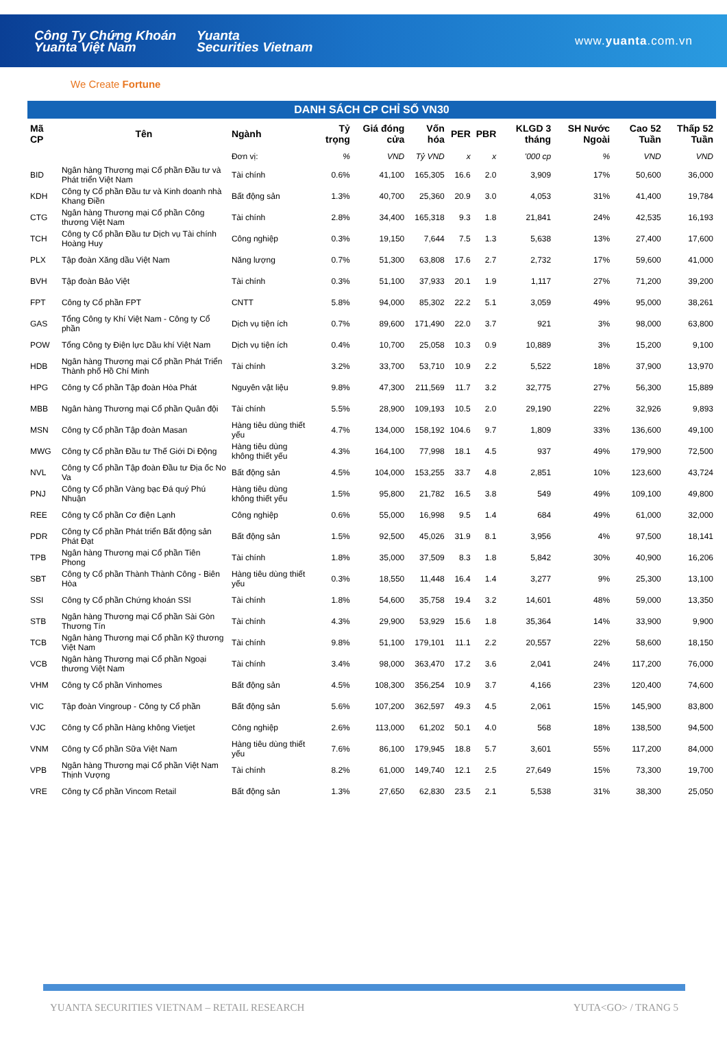Công Ty Chứng Khoán
Yuanta Việt Nam Yuanta
Securities Vietnam www.yuanta.com.vn
We Create Fortune
DANH SÁCH CP CHỈ SỐ VN30
| Mã CP | Tên | Ngành | Tỷ trọng | Giá đóng cửa | Vốn hóa | PER | PBR | KLGD 3 tháng | SH Nước Ngoài | Cao 52 Tuần | Thấp 52 Tuần |
| --- | --- | --- | --- | --- | --- | --- | --- | --- | --- | --- | --- |
| | | Đơn vị: | % | VND | Tỷ VND | x | x | '000 cp | % | VND | VND |
| BID | Ngân hàng Thương mại Cổ phần Đầu tư và Phát triển Việt Nam | Tài chính | 0.6% | 41,100 | 165,305 | 16.6 | 2.0 | 3,909 | 17% | 50,600 | 36,000 |
| KDH | Công ty Cổ phần Đầu tư và Kinh doanh nhà Khang Điền | Bất động sản | 1.3% | 40,700 | 25,360 | 20.9 | 3.0 | 4,053 | 31% | 41,400 | 19,784 |
| CTG | Ngân hàng Thương mại Cổ phần Công thương Việt Nam | Tài chính | 2.8% | 34,400 | 165,318 | 9.3 | 1.8 | 21,841 | 24% | 42,535 | 16,193 |
| TCH | Công ty Cổ phần Đầu tư Dịch vụ Tài chính Hoàng Huy | Công nghiệp | 0.3% | 19,150 | 7,644 | 7.5 | 1.3 | 5,638 | 13% | 27,400 | 17,600 |
| PLX | Tập đoàn Xăng dầu Việt Nam | Năng lượng | 0.7% | 51,300 | 63,808 | 17.6 | 2.7 | 2,732 | 17% | 59,600 | 41,000 |
| BVH | Tập đoàn Bảo Việt | Tài chính | 0.3% | 51,100 | 37,933 | 20.1 | 1.9 | 1,117 | 27% | 71,200 | 39,200 |
| FPT | Công ty Cổ phần FPT | CNTT | 5.8% | 94,000 | 85,302 | 22.2 | 5.1 | 3,059 | 49% | 95,000 | 38,261 |
| GAS | Tổng Công ty Khí Việt Nam - Công ty Cổ phần | Dịch vụ tiện ích | 0.7% | 89,600 | 171,490 | 22.0 | 3.7 | 921 | 3% | 98,000 | 63,800 |
| POW | Tổng Công ty Điện lực Dầu khí Việt Nam | Dịch vụ tiện ích | 0.4% | 10,700 | 25,058 | 10.3 | 0.9 | 10,889 | 3% | 15,200 | 9,100 |
| HDB | Ngân hàng Thương mại Cổ phần Phát Triển Thành phố Hồ Chí Minh | Tài chính | 3.2% | 33,700 | 53,710 | 10.9 | 2.2 | 5,522 | 18% | 37,900 | 13,970 |
| HPG | Công ty Cổ phần Tập đoàn Hòa Phát | Nguyên vật liệu | 9.8% | 47,300 | 211,569 | 11.7 | 3.2 | 32,775 | 27% | 56,300 | 15,889 |
| MBB | Ngân hàng Thương mại Cổ phần Quân đội | Tài chính | 5.5% | 28,900 | 109,193 | 10.5 | 2.0 | 29,190 | 22% | 32,926 | 9,893 |
| MSN | Công ty Cổ phần Tập đoàn Masan | Hàng tiêu dùng thiết yếu | 4.7% | 134,000 | 158,192 | 104.6 | 9.7 | 1,809 | 33% | 136,600 | 49,100 |
| MWG | Công ty Cổ phần Đầu tư Thế Giới Di Động | Hàng tiêu dùng không thiết yếu | 4.3% | 164,100 | 77,998 | 18.1 | 4.5 | 937 | 49% | 179,900 | 72,500 |
| NVL | Công ty Cổ phần Tập đoàn Đầu tư Địa ốc No Va | Bất động sản | 4.5% | 104,000 | 153,255 | 33.7 | 4.8 | 2,851 | 10% | 123,600 | 43,724 |
| PNJ | Công ty Cổ phần Vàng bạc Đá quý Phú Nhuận | Hàng tiêu dùng không thiết yếu | 1.5% | 95,800 | 21,782 | 16.5 | 3.8 | 549 | 49% | 109,100 | 49,800 |
| REE | Công ty Cổ phần Cơ điện Lạnh | Công nghiệp | 0.6% | 55,000 | 16,998 | 9.5 | 1.4 | 684 | 49% | 61,000 | 32,000 |
| PDR | Công ty Cổ phần Phát triển Bất động sản Phát Đạt | Bất động sản | 1.5% | 92,500 | 45,026 | 31.9 | 8.1 | 3,956 | 4% | 97,500 | 18,141 |
| TPB | Ngân hàng Thương mại Cổ phần Tiên Phong | Tài chính | 1.8% | 35,000 | 37,509 | 8.3 | 1.8 | 5,842 | 30% | 40,900 | 16,206 |
| SBT | Công ty Cổ phần Thành Thành Công - Biên Hòa | Hàng tiêu dùng thiết yếu | 0.3% | 18,550 | 11,448 | 16.4 | 1.4 | 3,277 | 9% | 25,300 | 13,100 |
| SSI | Công ty Cổ phần Chứng khoán SSI | Tài chính | 1.8% | 54,600 | 35,758 | 19.4 | 3.2 | 14,601 | 48% | 59,000 | 13,350 |
| STB | Ngân hàng Thương mại Cổ phần Sài Gòn Thương Tín | Tài chính | 4.3% | 29,900 | 53,929 | 15.6 | 1.8 | 35,364 | 14% | 33,900 | 9,900 |
| TCB | Ngân hàng Thương mại Cổ phần Kỹ thương Việt Nam | Tài chính | 9.8% | 51,100 | 179,101 | 11.1 | 2.2 | 20,557 | 22% | 58,600 | 18,150 |
| VCB | Ngân hàng Thương mại Cổ phần Ngoại thương Việt Nam | Tài chính | 3.4% | 98,000 | 363,470 | 17.2 | 3.6 | 2,041 | 24% | 117,200 | 76,000 |
| VHM | Công ty Cổ phần Vinhomes | Bất động sản | 4.5% | 108,300 | 356,254 | 10.9 | 3.7 | 4,166 | 23% | 120,400 | 74,600 |
| VIC | Tập đoàn Vingroup - Công ty Cổ phần | Bất động sản | 5.6% | 107,200 | 362,597 | 49.3 | 4.5 | 2,061 | 15% | 145,900 | 83,800 |
| VJC | Công ty Cổ phần Hàng không Vietjet | Công nghiệp | 2.6% | 113,000 | 61,202 | 50.1 | 4.0 | 568 | 18% | 138,500 | 94,500 |
| VNM | Công ty Cổ phần Sữa Việt Nam | Hàng tiêu dùng thiết yếu | 7.6% | 86,100 | 179,945 | 18.8 | 5.7 | 3,601 | 55% | 117,200 | 84,000 |
| VPB | Ngân hàng Thương mại Cổ phần Việt Nam Thịnh Vượng | Tài chính | 8.2% | 61,000 | 149,740 | 12.1 | 2.5 | 27,649 | 15% | 73,300 | 19,700 |
| VRE | Công ty Cổ phần Vincom Retail | Bất động sản | 1.3% | 27,650 | 62,830 | 23.5 | 2.1 | 5,538 | 31% | 38,300 | 25,050 |
YUANTA SECURITIES VIETNAM – RETAIL RESEARCH YUTA<GO> / TRANG 5